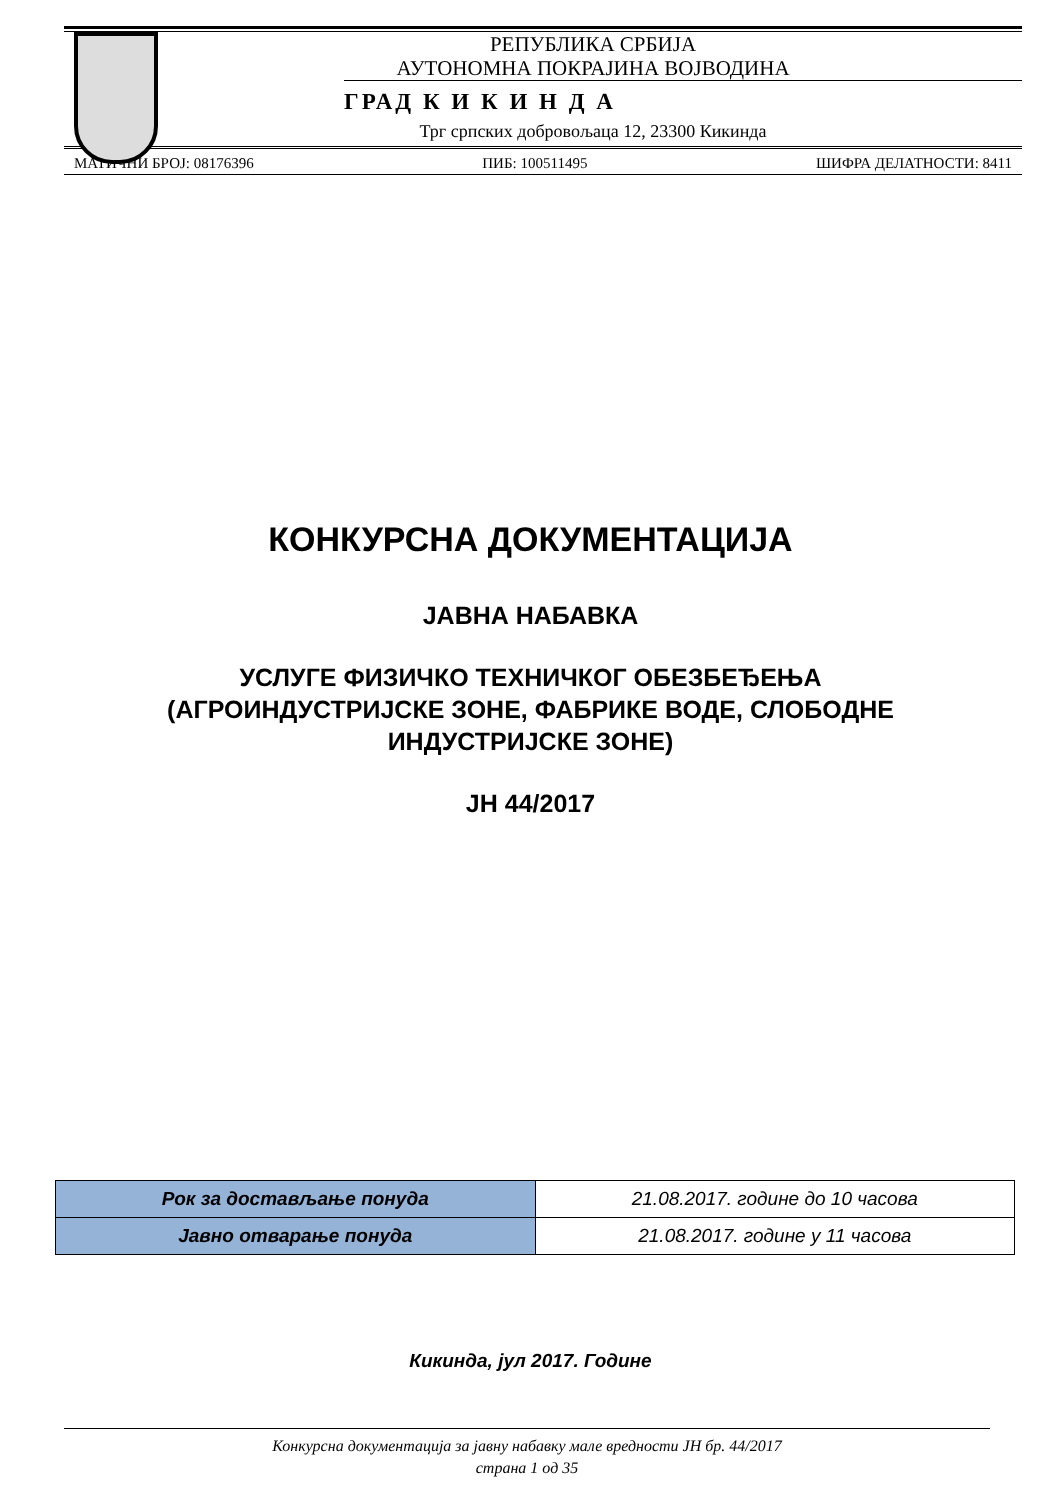РЕПУБЛИКА СРБИЈА
АУТОНОМНА ПОКРАЈИНА ВОЈВОДИНА
ГРАД К И К И Н Д А
Трг српских добровољаца 12, 23300 Кикинда
МАТИЧНИ БРОЈ: 08176396 ПИБ: 100511495 ШИФРА ДЕЛАТНОСТИ: 8411
КОНКУРСНА ДОКУМЕНТАЦИЈА
ЈАВНА НАБАВКА
УСЛУГЕ ФИЗИЧКО ТЕХНИЧКОГ ОБЕЗБЕЂЕЊА
(АГРОИНДУСТРИЈСКЕ ЗОНЕ, ФАБРИКЕ ВОДЕ, СЛОБОДНЕ
ИНДУСТРИЈСКЕ ЗОНЕ)
ЈН 44/2017
| Рок за достављање понуда | 21.08.2017. године до 10 часова |
| Јавно отварање понуда | 21.08.2017. године у 11 часова |
Кикинда, јул 2017. Године
Конкурсна документација за јавну набавку мале вредности ЈН бр. 44/2017
страна 1 од 35